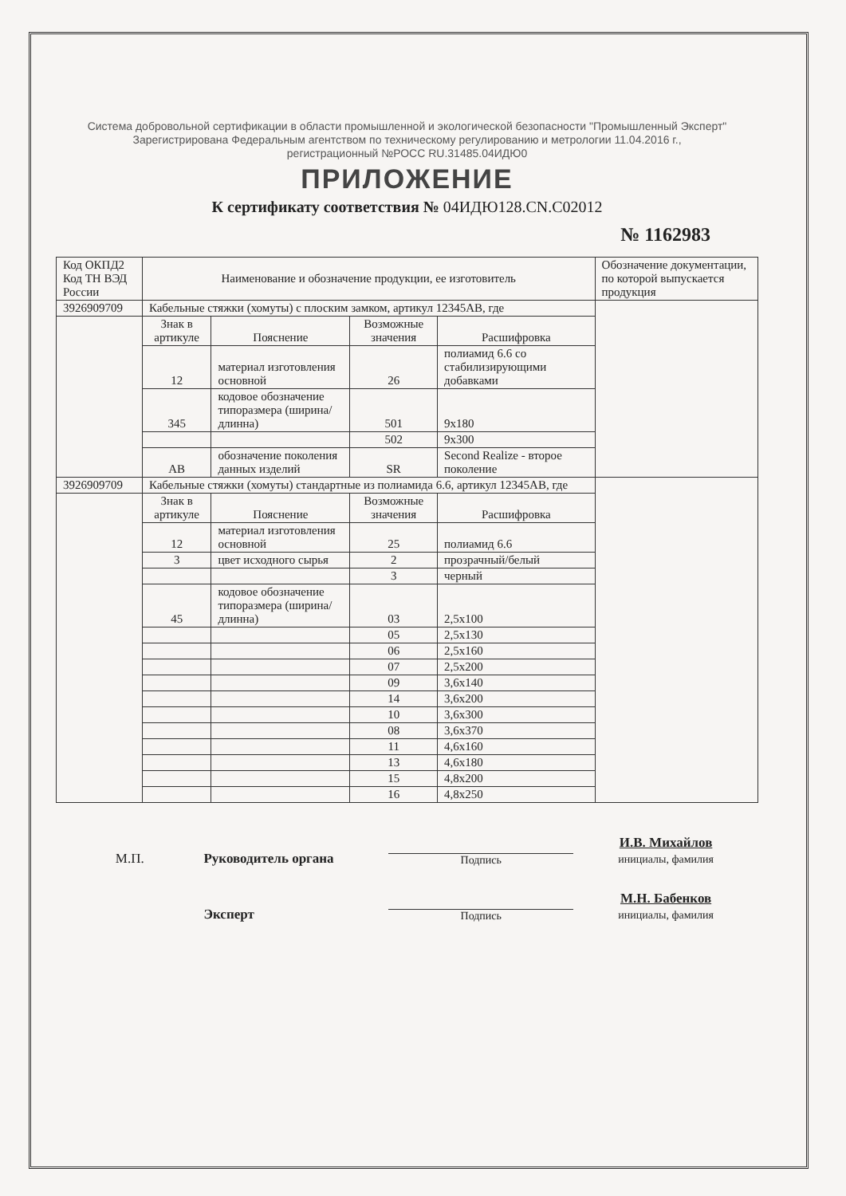Система добровольной сертификации в области промышленной и экологической безопасности "Промышленный Эксперт"
Зарегистрирована Федеральным агентством по техническому регулированию и метрологии 11.04.2016 г.,
регистрационный №РОСС RU.31485.04ИДЮ0
ПРИЛОЖЕНИЕ
К сертификату соответствия № 04ИДЮ128.CN.C02012
№ 1162983
| Код ОКПД2 Код ТН ВЭД России | Наименование и обозначение продукции, ее изготовитель | | | | Обозначение документации, по которой выпускается продукция |
| 3926909709 | Кабельные стяжки (хомуты) с плоским замком, артикул 12345AB, где | | | | |
| | Знак в артикуле | Пояснение | Возможные значения | Расшифровка | |
| | 12 | материал изготовления основной | 26 | полиамид 6.6 со стабилизирующими добавками | |
| | 345 | кодовое обозначение типоразмера (ширина/длинна) | 501 | 9x180 | |
| | | | 502 | 9x300 | |
| | AB | обозначение поколения данных изделий | SR | Second Realize - второе поколение | |
| 3926909709 | Кабельные стяжки (хомуты) стандартные из полиамида 6.6, артикул 12345AB, где | | | | |
| | Знак в артикуле | Пояснение | Возможные значения | Расшифровка | |
| | 12 | материал изготовления основной | 25 | полиамид 6.6 | |
| | 3 | цвет исходного сырья | 2 | прозрачный/белый | |
| | | | 3 | черный | |
| | 45 | кодовое обозначение типоразмера (ширина/длинна) | 03 | 2,5x100 | |
| | | | 05 | 2,5x130 | |
| | | | 06 | 2,5x160 | |
| | | | 07 | 2,5x200 | |
| | | | 09 | 3,6x140 | |
| | | | 14 | 3,6x200 | |
| | | | 10 | 3,6x300 | |
| | | | 08 | 3,6x370 | |
| | | | 11 | 4,6x160 | |
| | | | 13 | 4,6x180 | |
| | | | 15 | 4,8x200 | |
| | | | 16 | 4,8x250 | |
М.П.
Руководитель органа
Подпись
И.В. Михайлов
инициалы, фамилия
Эксперт
Подпись
М.Н. Бабенков
инициалы, фамилия